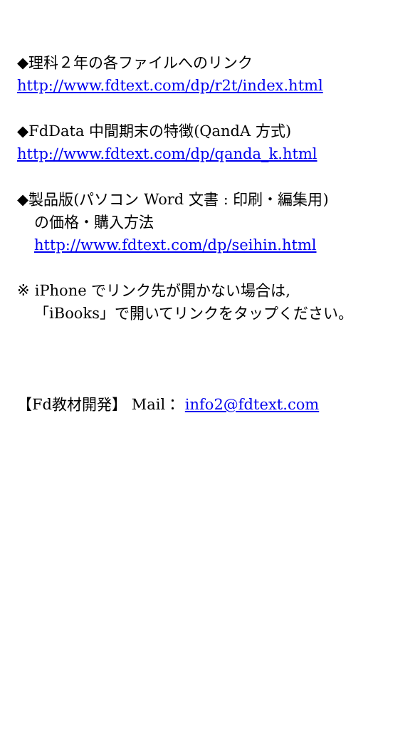◆理科２年の各ファイルへのリンク
http://www.fdtext.com/dp/r2t/index.html
◆FdData 中間期末の特徴(QandA 方式)
http://www.fdtext.com/dp/qanda_k.html
◆製品版(パソコン Word 文書 : 印刷・編集用)
の価格・購入方法
http://www.fdtext.com/dp/seihin.html
※ iPhone でリンク先が開かない場合は,
「iBooks」で開いてリンクをタップください。
【Fd教材開発】 Mail： info2@fdtext.com